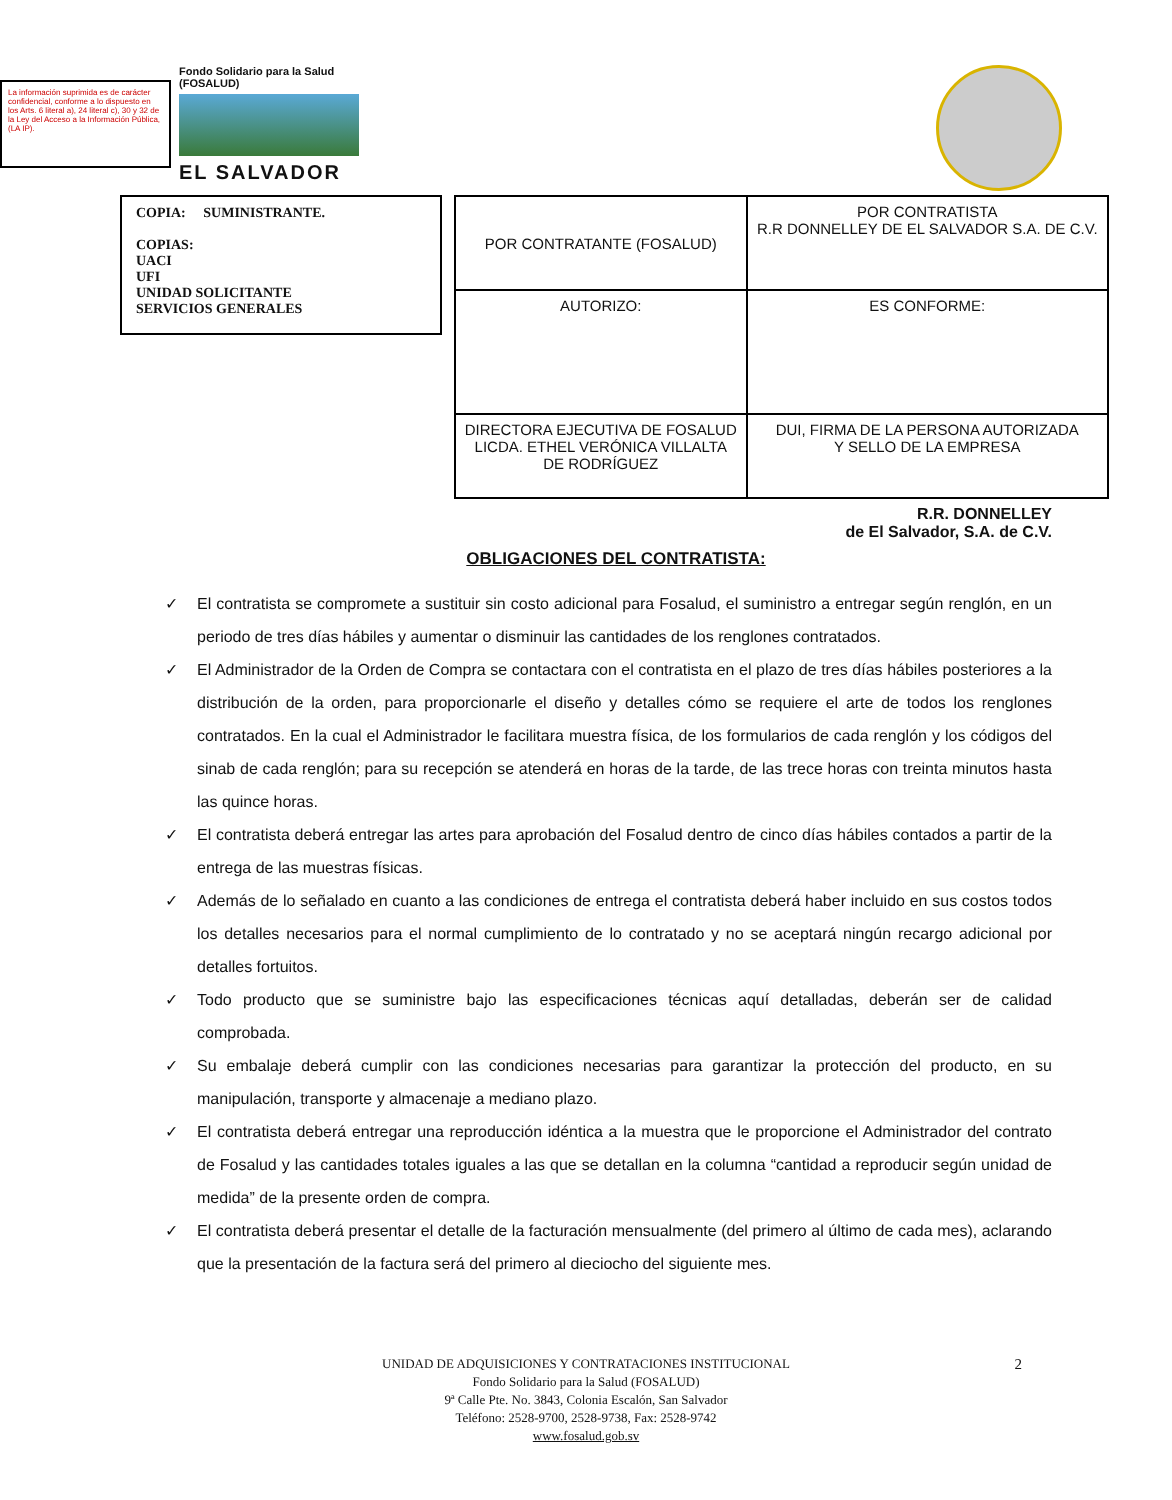La información suprimida es de carácter confidencial, conforme a lo dispuesto en los Arts. 6 literal a), 24 literal c), 30 y 32 de la Ley del Acceso a la Información Pública, (LA IP).
Fondo Solidario para la Salud (FOSALUD)
EL SALVADOR
COPIA: SUMINISTRANTE.
COPIAS:
UACI
UFI
UNIDAD SOLICITANTE
SERVICIOS GENERALES
| POR CONTRATANTE (FOSALUD) | POR CONTRATISTA R.R DONNELLEY DE EL SALVADOR S.A. DE C.V. |
| AUTORIZO: | ES CONFORME: |
| DIRECTORA EJECUTIVA DE FOSALUD LICDA. ETHEL VERÓNICA VILLALTA DE RODRÍGUEZ | DUI, FIRMA DE LA PERSONA AUTORIZADA Y SELLO DE LA EMPRESA |
R.R. DONNELLEY
de El Salvador, S.A. de C.V.
OBLIGACIONES DEL CONTRATISTA:
✓ El contratista se compromete a sustituir sin costo adicional para Fosalud, el suministro a entregar según renglón, en un periodo de tres días hábiles y aumentar o disminuir las cantidades de los renglones contratados.
✓ El Administrador de la Orden de Compra se contactara con el contratista en el plazo de tres días hábiles posteriores a la distribución de la orden, para proporcionarle el diseño y detalles cómo se requiere el arte de todos los renglones contratados. En la cual el Administrador le facilitara muestra física, de los formularios de cada renglón y los códigos del sinab de cada renglón; para su recepción se atenderá en horas de la tarde, de las trece horas con treinta minutos hasta las quince horas.
✓ El contratista deberá entregar las artes para aprobación del Fosalud dentro de cinco días hábiles contados a partir de la entrega de las muestras físicas.
✓ Además de lo señalado en cuanto a las condiciones de entrega el contratista deberá haber incluido en sus costos todos los detalles necesarios para el normal cumplimiento de lo contratado y no se aceptará ningún recargo adicional por detalles fortuitos.
✓ Todo producto que se suministre bajo las especificaciones técnicas aquí detalladas, deberán ser de calidad comprobada.
✓ Su embalaje deberá cumplir con las condiciones necesarias para garantizar la protección del producto, en su manipulación, transporte y almacenaje a mediano plazo.
✓ El contratista deberá entregar una reproducción idéntica a la muestra que le proporcione el Administrador del contrato de Fosalud y las cantidades totales iguales a las que se detallan en la columna “cantidad a reproducir según unidad de medida” de la presente orden de compra.
✓ El contratista deberá presentar el detalle de la facturación mensualmente (del primero al último de cada mes), aclarando que la presentación de la factura será del primero al dieciocho del siguiente mes.
2
UNIDAD DE ADQUISICIONES Y CONTRATACIONES INSTITUCIONAL
Fondo Solidario para la Salud (FOSALUD)
9ª Calle Pte. No. 3843, Colonia Escalón, San Salvador
Teléfono: 2528-9700, 2528-9738, Fax: 2528-9742
www.fosalud.gob.sv